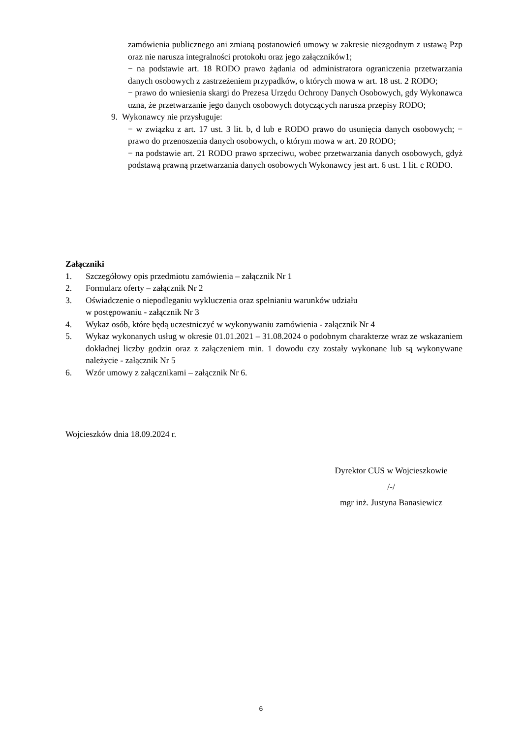zamówienia publicznego ani zmianą postanowień umowy w zakresie niezgodnym z ustawą Pzp oraz nie narusza integralności protokołu oraz jego załączników1;
− na podstawie art. 18 RODO prawo żądania od administratora ograniczenia przetwarzania danych osobowych z zastrzeżeniem przypadków, o których mowa w art. 18 ust. 2 RODO;
− prawo do wniesienia skargi do Prezesa Urzędu Ochrony Danych Osobowych, gdy Wykonawca uzna, że przetwarzanie jego danych osobowych dotyczących narusza przepisy RODO;
9. Wykonawcy nie przysługuje:
− w związku z art. 17 ust. 3 lit. b, d lub e RODO prawo do usunięcia danych osobowych; − prawo do przenoszenia danych osobowych, o którym mowa w art. 20 RODO;
− na podstawie art. 21 RODO prawo sprzeciwu, wobec przetwarzania danych osobowych, gdyż podstawą prawną przetwarzania danych osobowych Wykonawcy jest art. 6 ust. 1 lit. c RODO.
Załączniki
1. Szczegółowy opis przedmiotu zamówienia – załącznik Nr 1
2. Formularz oferty – załącznik Nr 2
3. Oświadczenie o niepodleganiu wykluczenia oraz spełnianiu warunków udziału
w postępowaniu - załącznik Nr 3
4. Wykaz osób, które będą uczestniczyć w wykonywaniu zamówienia - załącznik Nr 4
5. Wykaz wykonanych usług w okresie 01.01.2021 – 31.08.2024 o podobnym charakterze wraz ze wskazaniem dokładnej liczby godzin oraz z załączeniem min. 1 dowodu czy zostały wykonane lub są wykonywane należycie - załącznik Nr 5
6. Wzór umowy z załącznikami – załącznik Nr 6.
Wojcieszków dnia 18.09.2024 r.
Dyrektor CUS w Wojcieszkowie
/-/
mgr inż. Justyna Banasiewicz
6